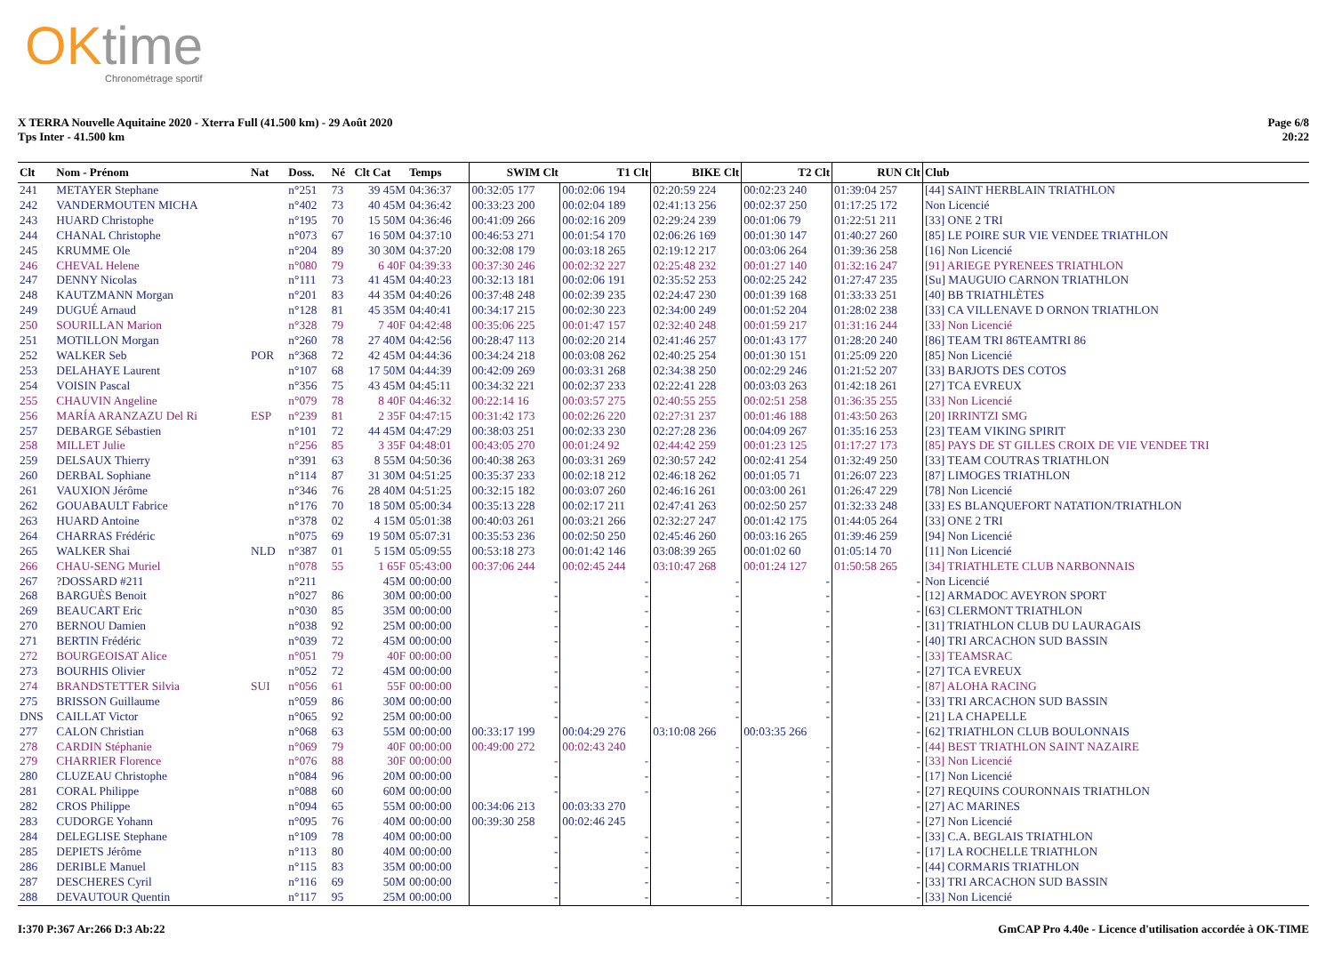OKtime
Chronométrage sportif
X TERRA Nouvelle Aquitaine 2020 - Xterra Full (41.500 km) - 29 Août 2020
Tps Inter - 41.500 km
Page 6/8
20:22
| Clt | Nom - Prénom | Nat | Doss. | Né | Clt Cat | Temps | SWIM Clt | T1 Clt | BIKE Clt | T2 Clt | RUN Clt | Club |
| --- | --- | --- | --- | --- | --- | --- | --- | --- | --- | --- | --- | --- |
| 241 | METAYER Stephane | | n°251 | 73 | 39 45M | 04:36:37 | 00:32:05 177 | 00:02:06 194 | 02:20:59 224 | 00:02:23 240 | 01:39:04 257 | [44] SAINT HERBLAIN TRIATHLON |
| 242 | VANDERMOUTEN MICHA | | n°402 | 73 | 40 45M | 04:36:42 | 00:33:23 200 | 00:02:04 189 | 02:41:13 256 | 00:02:37 250 | 01:17:25 172 | Non Licencié |
| 243 | HUARD Christophe | | n°195 | 70 | 15 50M | 04:36:46 | 00:41:09 266 | 00:02:16 209 | 02:29:24 239 | 00:01:06 79 | 01:22:51 211 | [33] ONE 2 TRI |
| 244 | CHANAL Christophe | | n°073 | 67 | 16 50M | 04:37:10 | 00:46:53 271 | 00:01:54 170 | 02:06:26 169 | 00:01:30 147 | 01:40:27 260 | [85] LE POIRE SUR VIE VENDEE TRIATHLON |
| 245 | KRUMME Ole | | n°204 | 89 | 30 30M | 04:37:20 | 00:32:08 179 | 00:03:18 265 | 02:19:12 217 | 00:03:06 264 | 01:39:36 258 | [16] Non Licencié |
| 246 | CHEVAL Helene | | n°080 | 79 | 6 40F | 04:39:33 | 00:37:30 246 | 00:02:32 227 | 02:25:48 232 | 00:01:27 140 | 01:32:16 247 | [91] ARIEGE PYRENEES TRIATHLON |
| 247 | DENNY Nicolas | | n°111 | 73 | 41 45M | 04:40:23 | 00:32:13 181 | 00:02:06 191 | 02:35:52 253 | 00:02:25 242 | 01:27:47 235 | [Su] MAUGUIO CARNON TRIATHLON |
| 248 | KAUTZMANN Morgan | | n°201 | 83 | 44 35M | 04:40:26 | 00:37:48 248 | 00:02:39 235 | 02:24:47 230 | 00:01:39 168 | 01:33:33 251 | [40] BB TRIATHLÈTES |
| 249 | DUGUÉ Arnaud | | n°128 | 81 | 45 35M | 04:40:41 | 00:34:17 215 | 00:02:30 223 | 02:34:00 249 | 00:01:52 204 | 01:28:02 238 | [33] CA VILLENAVE D ORNON TRIATHLON |
| 250 | SOURILLAN Marion | | n°328 | 79 | 7 40F | 04:42:48 | 00:35:06 225 | 00:01:47 157 | 02:32:40 248 | 00:01:59 217 | 01:31:16 244 | [33] Non Licencié |
| 251 | MOTILLON Morgan | | n°260 | 78 | 27 40M | 04:42:56 | 00:28:47 113 | 00:02:20 214 | 02:41:46 257 | 00:01:43 177 | 01:28:20 240 | [86] TEAM TRI 86TEAMTRI 86 |
| 252 | WALKER Seb | POR | n°368 | 72 | 42 45M | 04:44:36 | 00:34:24 218 | 00:03:08 262 | 02:40:25 254 | 00:01:30 151 | 01:25:09 220 | [85] Non Licencié |
| 253 | DELAHAYE Laurent | | n°107 | 68 | 17 50M | 04:44:39 | 00:42:09 269 | 00:03:31 268 | 02:34:38 250 | 00:02:29 246 | 01:21:52 207 | [33] BARJOTS DES COTOS |
| 254 | VOISIN Pascal | | n°356 | 75 | 43 45M | 04:45:11 | 00:34:32 221 | 00:02:37 233 | 02:22:41 228 | 00:03:03 263 | 01:42:18 261 | [27] TCA EVREUX |
| 255 | CHAUVIN Angeline | | n°079 | 78 | 8 40F | 04:46:32 | 00:22:14 16 | 00:03:57 275 | 02:40:55 255 | 00:02:51 258 | 01:36:35 255 | [33] Non Licencié |
| 256 | MARÍA ARANZAZU Del Ri | ESP | n°239 | 81 | 2 35F | 04:47:15 | 00:31:42 173 | 00:02:26 220 | 02:27:31 237 | 00:01:46 188 | 01:43:50 263 | [20] IRRINTZI SMG |
| 257 | DEBARGE Sébastien | | n°101 | 72 | 44 45M | 04:47:29 | 00:38:03 251 | 00:02:33 230 | 02:27:28 236 | 00:04:09 267 | 01:35:16 253 | [23] TEAM VIKING SPIRIT |
| 258 | MILLET Julie | | n°256 | 85 | 3 35F | 04:48:01 | 00:43:05 270 | 00:01:24 92 | 02:44:42 259 | 00:01:23 125 | 01:17:27 173 | [85] PAYS DE ST GILLES CROIX DE VIE VENDEE TRI |
| 259 | DELSAUX Thierry | | n°391 | 63 | 8 55M | 04:50:36 | 00:40:38 263 | 00:03:31 269 | 02:30:57 242 | 00:02:41 254 | 01:32:49 250 | [33] TEAM COUTRAS TRIATHLON |
| 260 | DERBAL Sophiane | | n°114 | 87 | 31 30M | 04:51:25 | 00:35:37 233 | 00:02:18 212 | 02:46:18 262 | 00:01:05 71 | 01:26:07 223 | [87] LIMOGES TRIATHLON |
| 261 | VAUXION Jérôme | | n°346 | 76 | 28 40M | 04:51:25 | 00:32:15 182 | 00:03:07 260 | 02:46:16 261 | 00:03:00 261 | 01:26:47 229 | [78] Non Licencié |
| 262 | GOUABAULT Fabrice | | n°176 | 70 | 18 50M | 05:00:34 | 00:35:13 228 | 00:02:17 211 | 02:47:41 263 | 00:02:50 257 | 01:32:33 248 | [33] ES BLANQUEFORT NATATION/TRIATHLON |
| 263 | HUARD Antoine | | n°378 | 02 | 4 15M | 05:01:38 | 00:40:03 261 | 00:03:21 266 | 02:32:27 247 | 00:01:42 175 | 01:44:05 264 | [33] ONE 2 TRI |
| 264 | CHARRAS Frédéric | | n°075 | 69 | 19 50M | 05:07:31 | 00:35:53 236 | 00:02:50 250 | 02:45:46 260 | 00:03:16 265 | 01:39:46 259 | [94] Non Licencié |
| 265 | WALKER Shai | NLD | n°387 | 01 | 5 15M | 05:09:55 | 00:53:18 273 | 00:01:42 146 | 03:08:39 265 | 00:01:02 60 | 01:05:14 70 | [11] Non Licencié |
| 266 | CHAU-SENG Muriel | | n°078 | 55 | 1 65F | 05:43:00 | 00:37:06 244 | 00:02:45 244 | 03:10:47 268 | 00:01:24 127 | 01:50:58 265 | [34] TRIATHLETE CLUB NARBONNAIS |
| 267 | ?DOSSARD #211 | | n°211 | | 45M | 00:00:00 | - | - | - | - | - | Non Licencié |
| 268 | BARGUÈS Benoit | | n°027 | 86 | 30M | 00:00:00 | - | - | - | - | - | [12] ARMADOC AVEYRON SPORT |
| 269 | BEAUCART Eric | | n°030 | 85 | 35M | 00:00:00 | - | - | - | - | - | [63] CLERMONT TRIATHLON |
| 270 | BERNOU Damien | | n°038 | 92 | 25M | 00:00:00 | - | - | - | - | - | [31] TRIATHLON CLUB DU LAURAGAIS |
| 271 | BERTIN Frédéric | | n°039 | 72 | 45M | 00:00:00 | - | - | - | - | - | [40] TRI ARCACHON SUD BASSIN |
| 272 | BOURGEOISAT Alice | | n°051 | 79 | 40F | 00:00:00 | - | - | - | - | - | [33] TEAMSRAC |
| 273 | BOURHIS Olivier | | n°052 | 72 | 45M | 00:00:00 | - | - | - | - | - | [27] TCA EVREUX |
| 274 | BRANDSTETTER Silvia | SUI | n°056 | 61 | 55F | 00:00:00 | - | - | - | - | - | [87] ALOHA RACING |
| 275 | BRISSON Guillaume | | n°059 | 86 | 30M | 00:00:00 | - | - | - | - | - | [33] TRI ARCACHON SUD BASSIN |
| DNS | CAILLAT Victor | | n°065 | 92 | 25M | 00:00:00 | - | - | - | - | - | [21] LA CHAPELLE |
| 277 | CALON Christian | | n°068 | 63 | 55M | 00:00:00 | 00:33:17 199 | 00:04:29 276 | 03:10:08 266 | 00:03:35 266 | - | [62] TRIATHLON CLUB BOULONNAIS |
| 278 | CARDIN Stéphanie | | n°069 | 79 | 40F | 00:00:00 | 00:49:00 272 | 00:02:43 240 | - | - | - | [44] BEST TRIATHLON SAINT NAZAIRE |
| 279 | CHARRIER Florence | | n°076 | 88 | 30F | 00:00:00 | - | - | - | - | - | [33] Non Licencié |
| 280 | CLUZEAU Christophe | | n°084 | 96 | 20M | 00:00:00 | - | - | - | - | - | [17] Non Licencié |
| 281 | CORAL Philippe | | n°088 | 60 | 60M | 00:00:00 | - | - | - | - | - | [27] REQUINS COURONNAIS TRIATHLON |
| 282 | CROS Philippe | | n°094 | 65 | 55M | 00:00:00 | 00:34:06 213 | 00:03:33 270 | - | - | - | [27] AC MARINES |
| 283 | CUDORGE Yohann | | n°095 | 76 | 40M | 00:00:00 | 00:39:30 258 | 00:02:46 245 | - | - | - | [27] Non Licencié |
| 284 | DELEGLISE Stephane | | n°109 | 78 | 40M | 00:00:00 | - | - | - | - | - | [33] C.A. BEGLAIS TRIATHLON |
| 285 | DEPIETS Jérôme | | n°113 | 80 | 40M | 00:00:00 | - | - | - | - | - | [17] LA ROCHELLE TRIATHLON |
| 286 | DERIBLE Manuel | | n°115 | 83 | 35M | 00:00:00 | - | - | - | - | - | [44] CORMARIS TRIATHLON |
| 287 | DESCHERES Cyril | | n°116 | 69 | 50M | 00:00:00 | - | - | - | - | - | [33] TRI ARCACHON SUD BASSIN |
| 288 | DEVAUTOUR Quentin | | n°117 | 95 | 25M | 00:00:00 | - | - | - | - | - | [33] Non Licencié |
I:370 P:367 Ar:266 D:3 Ab:22 GmCAP Pro 4.40e - Licence d'utilisation accordée à OK-TIME